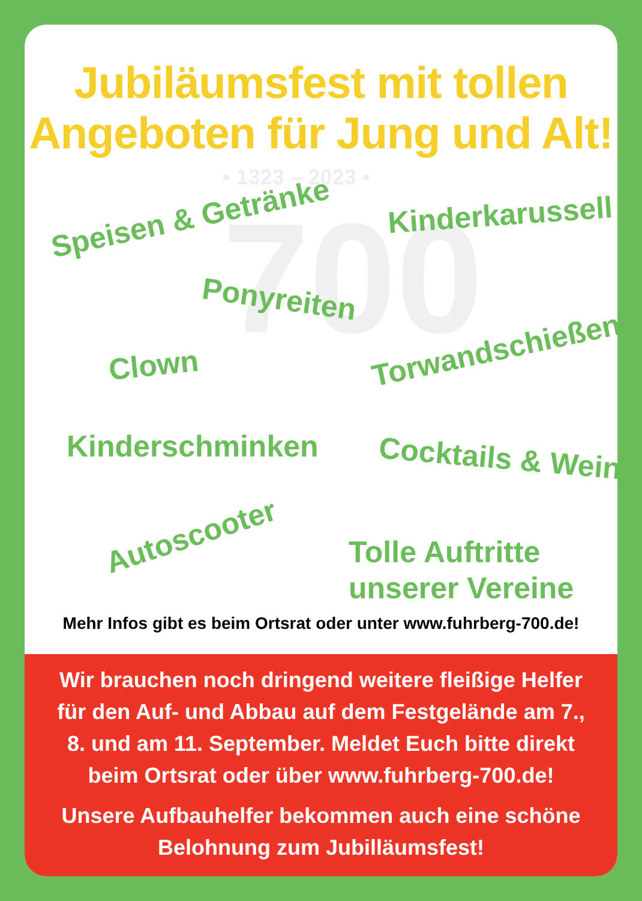Jubiläumsfest mit tollen
Angeboten für Jung und Alt!
• 1323 – 2023 •
700
Speisen & Getränke Kinderkarussell
Ponyreiten
Clown Torwandschießen
Kinderschminken Cocktails & Wein
Autoscooter
Tolle Auftritte
unserer Vereine
Mehr Infos gibt es beim Ortsrat oder unter www.fuhrberg-700.de!
Wir brauchen noch dringend weitere fleißige Helfer
für den Auf- und Abbau auf dem Festgelände am 7.,
8. und am 11. September. Meldet Euch bitte direkt
beim Ortsrat oder über www.fuhrberg-700.de!
Unsere Aufbauhelfer bekommen auch eine schöne
Belohnung zum Jubilläumsfest!